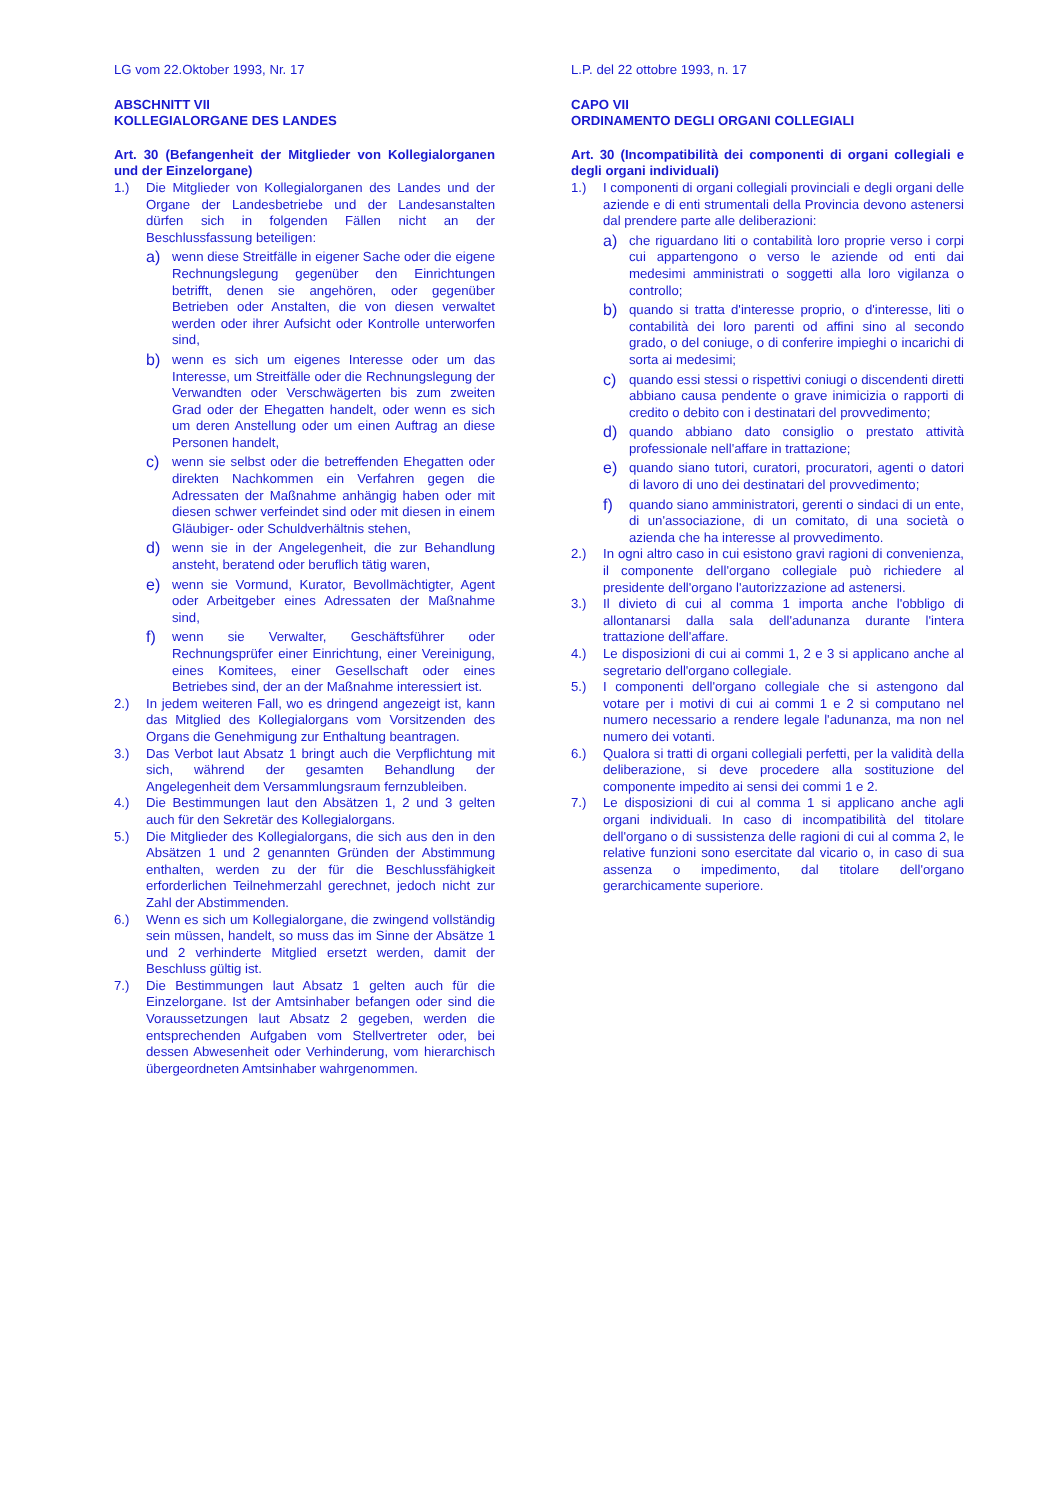LG vom 22.Oktober 1993, Nr. 17
ABSCHNITT VII
KOLLEGIALORGANE DES LANDES
Art. 30 (Befangenheit der Mitglieder von Kollegialorganen und der Einzelorgane)
1.) Die Mitglieder von Kollegialorganen des Landes und der Organe der Landesbetriebe und der Landesanstalten dürfen sich in folgenden Fällen nicht an der Beschlussfassung beteiligen:
a) wenn diese Streitfälle in eigener Sache oder die eigene Rechnungslegung gegenüber den Einrichtungen betrifft, denen sie angehören, oder gegenüber Betrieben oder Anstalten, die von diesen verwaltet werden oder ihrer Aufsicht oder Kontrolle unterworfen sind,
b) wenn es sich um eigenes Interesse oder um das Interesse, um Streitfälle oder die Rechnungslegung der Verwandten oder Verschwägerten bis zum zweiten Grad oder der Ehegatten handelt, oder wenn es sich um deren Anstellung oder um einen Auftrag an diese Personen handelt,
c) wenn sie selbst oder die betreffenden Ehegatten oder direkten Nachkommen ein Verfahren gegen die Adressaten der Maßnahme anhängig haben oder mit diesen schwer verfeindet sind oder mit diesen in einem Gläubiger- oder Schuldverhältnis stehen,
d) wenn sie in der Angelegenheit, die zur Behandlung ansteht, beratend oder beruflich tätig waren,
e) wenn sie Vormund, Kurator, Bevollmächtigter, Agent oder Arbeitgeber eines Adressaten der Maßnahme sind,
f) wenn sie Verwalter, Geschäftsführer oder Rechnungsprüfer einer Einrichtung, einer Vereinigung, eines Komitees, einer Gesellschaft oder eines Betriebes sind, der an der Maßnahme interessiert ist.
2.) In jedem weiteren Fall, wo es dringend angezeigt ist, kann das Mitglied des Kollegialorgans vom Vorsitzenden des Organs die Genehmigung zur Enthaltung beantragen.
3.) Das Verbot laut Absatz 1 bringt auch die Verpflichtung mit sich, während der gesamten Behandlung der Angelegenheit dem Versammlungsraum fernzubleiben.
4.) Die Bestimmungen laut den Absätzen 1, 2 und 3 gelten auch für den Sekretär des Kollegialorgans.
5.) Die Mitglieder des Kollegialorgans, die sich aus den in den Absätzen 1 und 2 genannten Gründen der Abstimmung enthalten, werden zu der für die Beschlussfähigkeit erforderlichen Teilnehmerzahl gerechnet, jedoch nicht zur Zahl der Abstimmenden.
6.) Wenn es sich um Kollegialorgane, die zwingend vollständig sein müssen, handelt, so muss das im Sinne der Absätze 1 und 2 verhinderte Mitglied ersetzt werden, damit der Beschluss gültig ist.
7.) Die Bestimmungen laut Absatz 1 gelten auch für die Einzelorgane. Ist der Amtsinhaber befangen oder sind die Voraussetzungen laut Absatz 2 gegeben, werden die entsprechenden Aufgaben vom Stellvertreter oder, bei dessen Abwesenheit oder Verhinderung, vom hierarchisch übergeordneten Amtsinhaber wahrgenommen.
L.P. del 22 ottobre 1993, n. 17
CAPO VII
ORDINAMENTO DEGLI ORGANI COLLEGIALI
Art. 30 (Incompatibilità dei componenti di organi collegiali e degli organi individuali)
1.) I componenti di organi collegiali provinciali e degli organi delle aziende e di enti strumentali della Provincia devono astenersi dal prendere parte alle deliberazioni:
a) che riguardano liti o contabilità loro proprie verso i corpi cui appartengono o verso le aziende od enti dai medesimi amministrati o soggetti alla loro vigilanza o controllo;
b) quando si tratta d'interesse proprio, o d'interesse, liti o contabilità dei loro parenti od affini sino al secondo grado, o del coniuge, o di conferire impieghi o incarichi di sorta ai medesimi;
c) quando essi stessi o rispettivi coniugi o discendenti diretti abbiano causa pendente o grave inimicizia o rapporti di credito o debito con i destinatari del provvedimento;
d) quando abbiano dato consiglio o prestato attività professionale nell'affare in trattazione;
e) quando siano tutori, curatori, procuratori, agenti o datori di lavoro di uno dei destinatari del provvedimento;
f) quando siano amministratori, gerenti o sindaci di un ente, di un'associazione, di un comitato, di una società o azienda che ha interesse al provvedimento.
2.) In ogni altro caso in cui esistono gravi ragioni di convenienza, il componente dell'organo collegiale può richiedere al presidente dell'organo l'autorizzazione ad astenersi.
3.) Il divieto di cui al comma 1 importa anche l'obbligo di allontanarsi dalla sala dell'adunanza durante l'intera trattazione dell'affare.
4.) Le disposizioni di cui ai commi 1, 2 e 3 si applicano anche al segretario dell'organo collegiale.
5.) I componenti dell'organo collegiale che si astengono dal votare per i motivi di cui ai commi 1 e 2 si computano nel numero necessario a rendere legale l'adunanza, ma non nel numero dei votanti.
6.) Qualora si tratti di organi collegiali perfetti, per la validità della deliberazione, si deve procedere alla sostituzione del componente impedito ai sensi dei commi 1 e 2.
7.) Le disposizioni di cui al comma 1 si applicano anche agli organi individuali. In caso di incompatibilità del titolare dell'organo o di sussistenza delle ragioni di cui al comma 2, le relative funzioni sono esercitate dal vicario o, in caso di sua assenza o impedimento, dal titolare dell'organo gerarchicamente superiore.